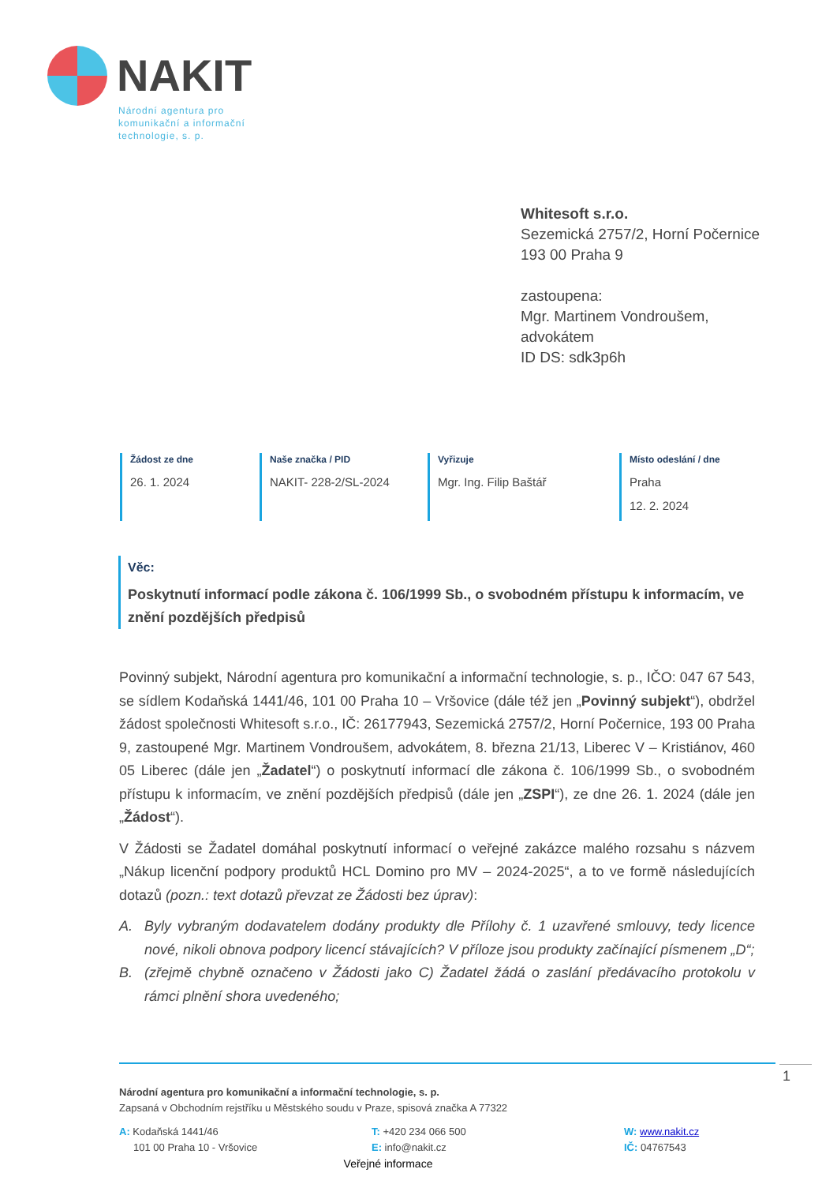NAKIT
Národní agentura pro
komunikační a informační
technologie, s. p.
Whitesoft s.r.o.
Sezemická 2757/2, Horní Počernice
193 00 Praha 9
zastoupena:
Mgr. Martinem Vondroušem,
advokátem
ID DS: sdk3p6h
Žádost ze dne
26. 1. 2024
Naše značka / PID
NAKIT- 228-2/SL-2024
Vyřizuje
Mgr. Ing. Filip Baštář
Místo odeslání / dne
Praha
12. 2. 2024
Věc:
Poskytnutí informací podle zákona č. 106/1999 Sb., o svobodném přístupu k informacím, ve znění pozdějších předpisů
Povinný subjekt, Národní agentura pro komunikační a informační technologie, s. p., IČO: 047 67 543, se sídlem Kodaňská 1441/46, 101 00 Praha 10 – Vršovice (dále též jen „Povinný subjekt“), obdržel žádost společnosti Whitesoft s.r.o., IČ: 26177943, Sezemická 2757/2, Horní Počernice, 193 00 Praha 9, zastoupené Mgr. Martinem Vondroušem, advokátem, 8. března 21/13, Liberec V – Kristiánov, 460 05 Liberec (dále jen „Žadatel“) o poskytnutí informací dle zákona č. 106/1999 Sb., o svobodném přístupu k informacím, ve znění pozdějších předpisů (dále jen „ZSPI“), ze dne 26. 1. 2024 (dále jen „Žádost“).
V Žádosti se Žadatel domáhal poskytnutí informací o veřejné zakázce malého rozsahu s názvem „Nákup licenční podpory produktů HCL Domino pro MV – 2024-2025“, a to ve formě následujících dotazů (pozn.: text dotazů převzat ze Žádosti bez úprav):
A. Byly vybraným dodavatelem dodány produkty dle Přílohy č. 1 uzavřené smlouvy, tedy licence nové, nikoli obnova podpory licencí stávajících? V příloze jsou produkty začínající písmenem „D“;
B. (zřejmě chybně označeno v Žádosti jako C) Žadatel žádá o zaslání předávacího protokolu v rámci plnění shora uvedeného;
Národní agentura pro komunikační a informační technologie, s. p.
Zapsaná v Obchodním rejstříku u Městského soudu v Praze, spisová značka A 77322
A: Kodaňská 1441/46
101 00 Praha 10 - Vršovice
T: +420 234 066 500
E: info@nakit.cz
W: www.nakit.cz
IČ: 04767543
Veřejné informace
1